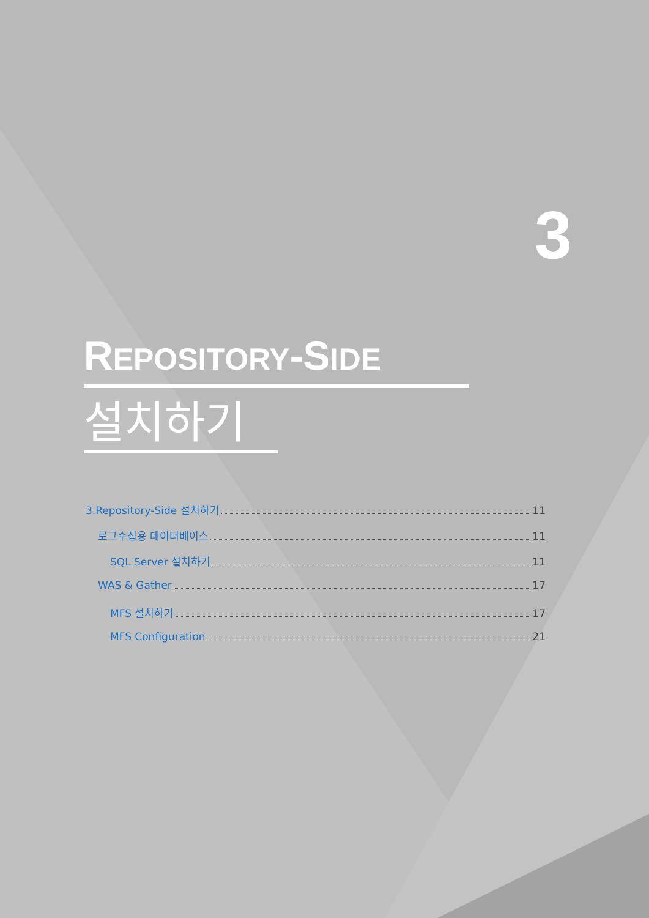3
REPOSITORY-SIDE
설치하기
3.Repository-Side 설치하기 11
로그수집용 데이터베이스 11
SQL Server 설치하기 11
WAS & Gather 17
MFS 설치하기 17
MFS Configuration 21